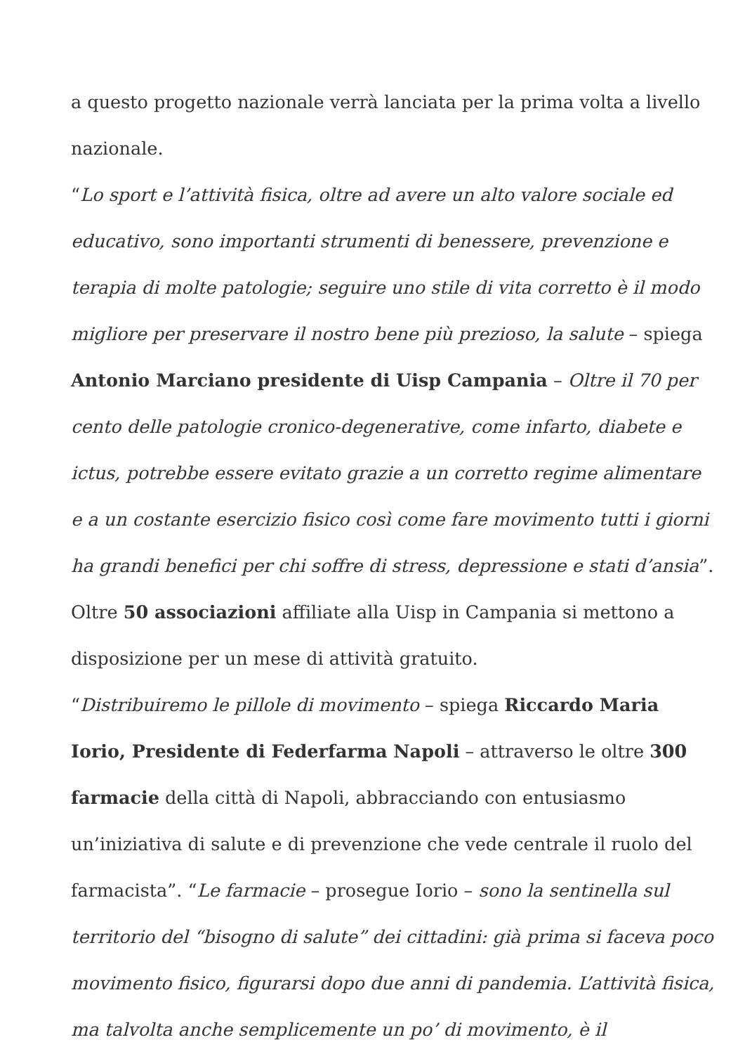a questo progetto nazionale verrà lanciata per la prima volta a livello nazionale.
“Lo sport e l’attività fisica, oltre ad avere un alto valore sociale ed educativo, sono importanti strumenti di benessere, prevenzione e terapia di molte patologie; seguire uno stile di vita corretto è il modo migliore per preservare il nostro bene più prezioso, la salute – spiega Antonio Marciano presidente di Uisp Campania – Oltre il 70 per cento delle patologie cronico-degenerative, come infarto, diabete e ictus, potrebbe essere evitato grazie a un corretto regime alimentare e a un costante esercizio fisico così come fare movimento tutti i giorni ha grandi benefici per chi soffre di stress, depressione e stati d’ansia”. Oltre 50 associazioni affiliate alla Uisp in Campania si mettono a disposizione per un mese di attività gratuito.
“Distribuiremo le pillole di movimento – spiega Riccardo Maria Iorio, Presidente di Federfarma Napoli – attraverso le oltre 300 farmacie della città di Napoli, abbracciando con entusiasmo un’iniziativa di salute e di prevenzione che vede centrale il ruolo del farmacista”. “Le farmacie – prosegue Iorio – sono la sentinella sul territorio del “bisogno di salute” dei cittadini: già prima si faceva poco movimento fisico, figurarsi dopo due anni di pandemia. L’attività fisica, ma talvolta anche semplicemente un po’ di movimento, è il